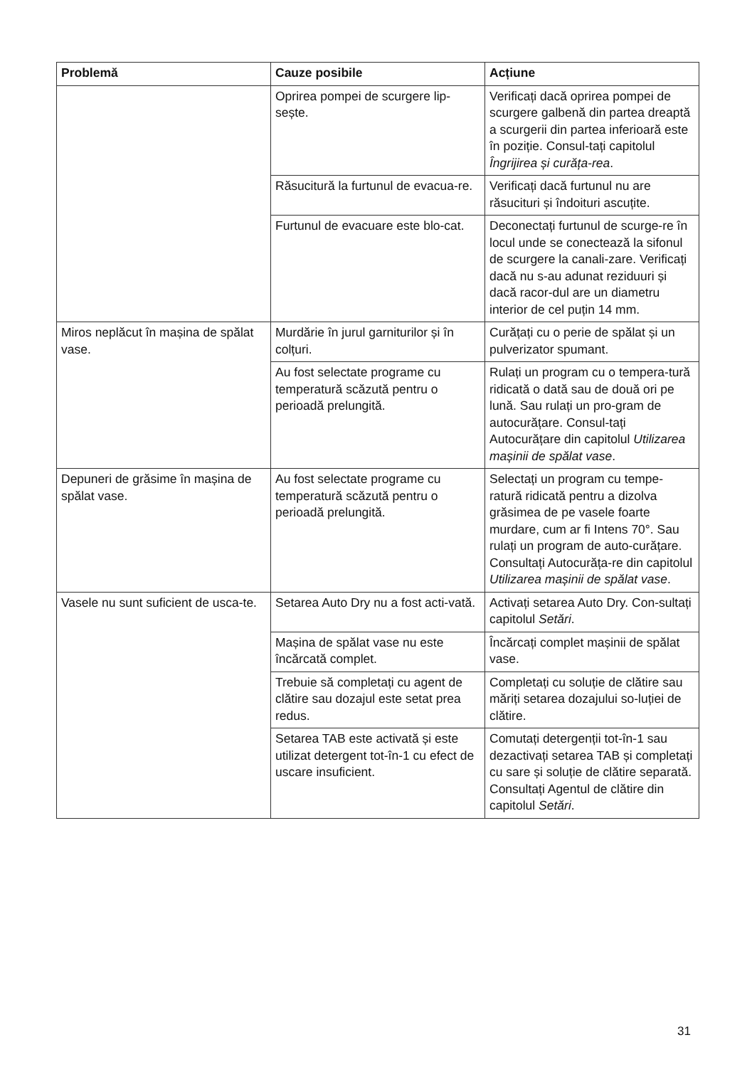| Problemă | Cauze posibile | Acțiune |
| --- | --- | --- |
| | Oprirea pompei de scurgere lip-sește. | Verificați dacă oprirea pompei de scurgere galbenă din partea dreaptă a scurgerii din partea inferioară este în poziție. Consul-tați capitolul Îngrijirea și curăța-rea . |
| | Răsucitură la furtunul de evacua-re. | Verificați dacă furtunul nu are răsucituri și îndoituri ascuțite. |
| | Furtunul de evacuare este blo-cat. | Deconectați furtunul de scurge-re în locul unde se conectează la sifonul de scurgere la canali-zare. Verificați dacă nu s-au adunat reziduuri și dacă racor-dul are un diametru interior de cel puțin 14 mm. |
| Miros neplăcut în mașina de spălat vase. | Murdărie în jurul garniturilor și în colțuri. | Curățați cu o perie de spălat și un pulverizator spumant. |
| | Au fost selectate programe cu temperatură scăzută pentru o perioadă prelungită. | Rulați un program cu o tempera-tură ridicată o dată sau de două ori pe lună. Sau rulați un pro-gram de autocurățare. Consul-tați Autocurățare din capitolul Utilizarea mașinii de spălat vase . |
| Depuneri de grăsime în mașina de spălat vase. | Au fost selectate programe cu temperatură scăzută pentru o perioadă prelungită. | Selectați un program cu tempe-ratură ridicată pentru a dizolva grăsimea de pe vasele foarte murdare, cum ar fi Intens 70°. Sau rulați un program de auto-curățare. Consultați Autocurăța-re din capitolul Utilizarea mașinii de spălat vase . |
| Vasele nu sunt suficient de usca-te. | Setarea Auto Dry nu a fost acti-vată. | Activați setarea Auto Dry. Con-sultați capitolul Setări . |
| | Mașina de spălat vase nu este încărcată complet. | Încărcați complet mașinii de spălat vase. |
| | Trebuie să completați cu agent de clătire sau dozajul este setat prea redus. | Completați cu soluție de clătire sau măriți setarea dozajului so-luției de clătire. |
| | Setarea TAB este activată și este utilizat detergent tot-în-1 cu efect de uscare insuficient. | Comutați detergenții tot-în-1 sau dezactivați setarea TAB și completați cu sare și soluție de clătire separată. Consultați Agentul de clătire din capitolul Setări . |
31